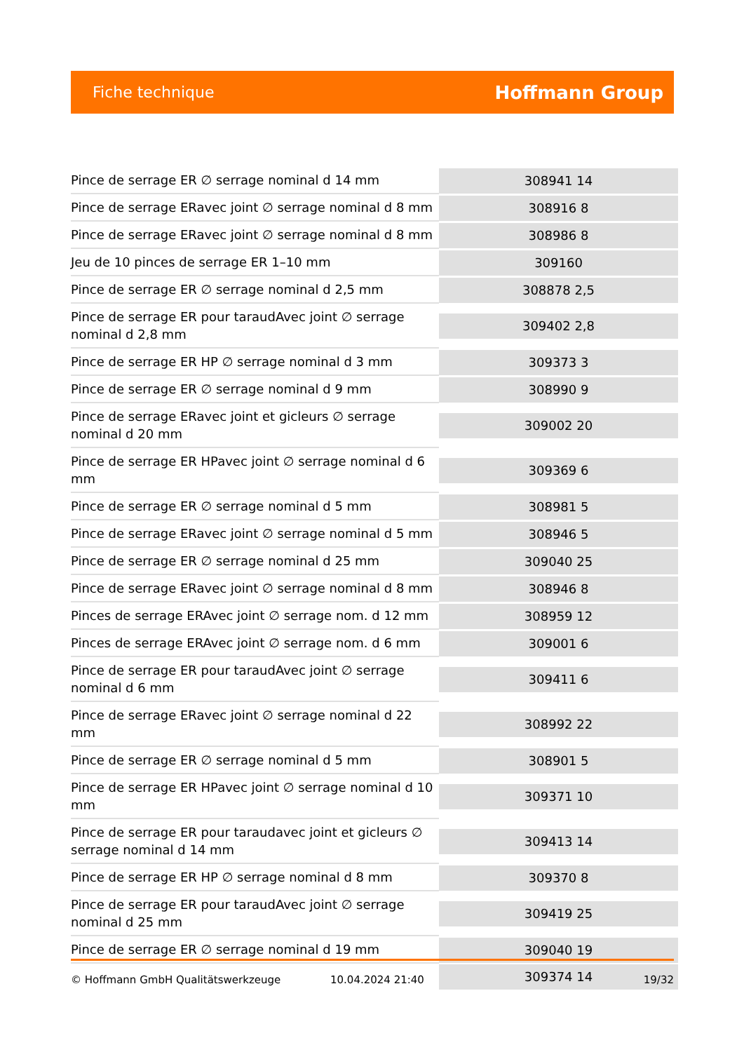Fiche technique Hoffmann Group
| Pince de serrage ER ∅ serrage nominal d 14 mm | 308941 14 |
| Pince de serrage ERavec joint ∅ serrage nominal d 8 mm | 308916 8 |
| Pince de serrage ERavec joint ∅ serrage nominal d 8 mm | 308986 8 |
| Jeu de 10 pinces de serrage ER 1–10 mm | 309160 |
| Pince de serrage ER ∅ serrage nominal d 2,5 mm | 308878 2,5 |
| Pince de serrage ER pour taraudAvec joint ∅ serrage nominal d 2,8 mm | 309402 2,8 |
| Pince de serrage ER HP ∅ serrage nominal d 3 mm | 309373 3 |
| Pince de serrage ER ∅ serrage nominal d 9 mm | 308990 9 |
| Pince de serrage ERavec joint et gicleurs ∅ serrage nominal d 20 mm | 309002 20 |
| Pince de serrage ER HPavec joint ∅ serrage nominal d 6 mm | 309369 6 |
| Pince de serrage ER ∅ serrage nominal d 5 mm | 308981 5 |
| Pince de serrage ERavec joint ∅ serrage nominal d 5 mm | 308946 5 |
| Pince de serrage ER ∅ serrage nominal d 25 mm | 309040 25 |
| Pince de serrage ERavec joint ∅ serrage nominal d 8 mm | 308946 8 |
| Pinces de serrage ERAvec joint ∅ serrage nom. d 12 mm | 308959 12 |
| Pinces de serrage ERAvec joint ∅ serrage nom. d 6 mm | 309001 6 |
| Pince de serrage ER pour taraudAvec joint ∅ serrage nominal d 6 mm | 309411 6 |
| Pince de serrage ERavec joint ∅ serrage nominal d 22 mm | 308992 22 |
| Pince de serrage ER ∅ serrage nominal d 5 mm | 308901 5 |
| Pince de serrage ER HPavec joint ∅ serrage nominal d 10 mm | 309371 10 |
| Pince de serrage ER pour taraudavec joint et gicleurs ∅ serrage nominal d 14 mm | 309413 14 |
| Pince de serrage ER HP ∅ serrage nominal d 8 mm | 309370 8 |
| Pince de serrage ER pour taraudAvec joint ∅ serrage nominal d 25 mm | 309419 25 |
| Pince de serrage ER ∅ serrage nominal d 19 mm | 309040 19 |
| | 309374 14 |
© Hoffmann GmbH Qualitätswerkzeuge 10.04.2024 21:40 19/32